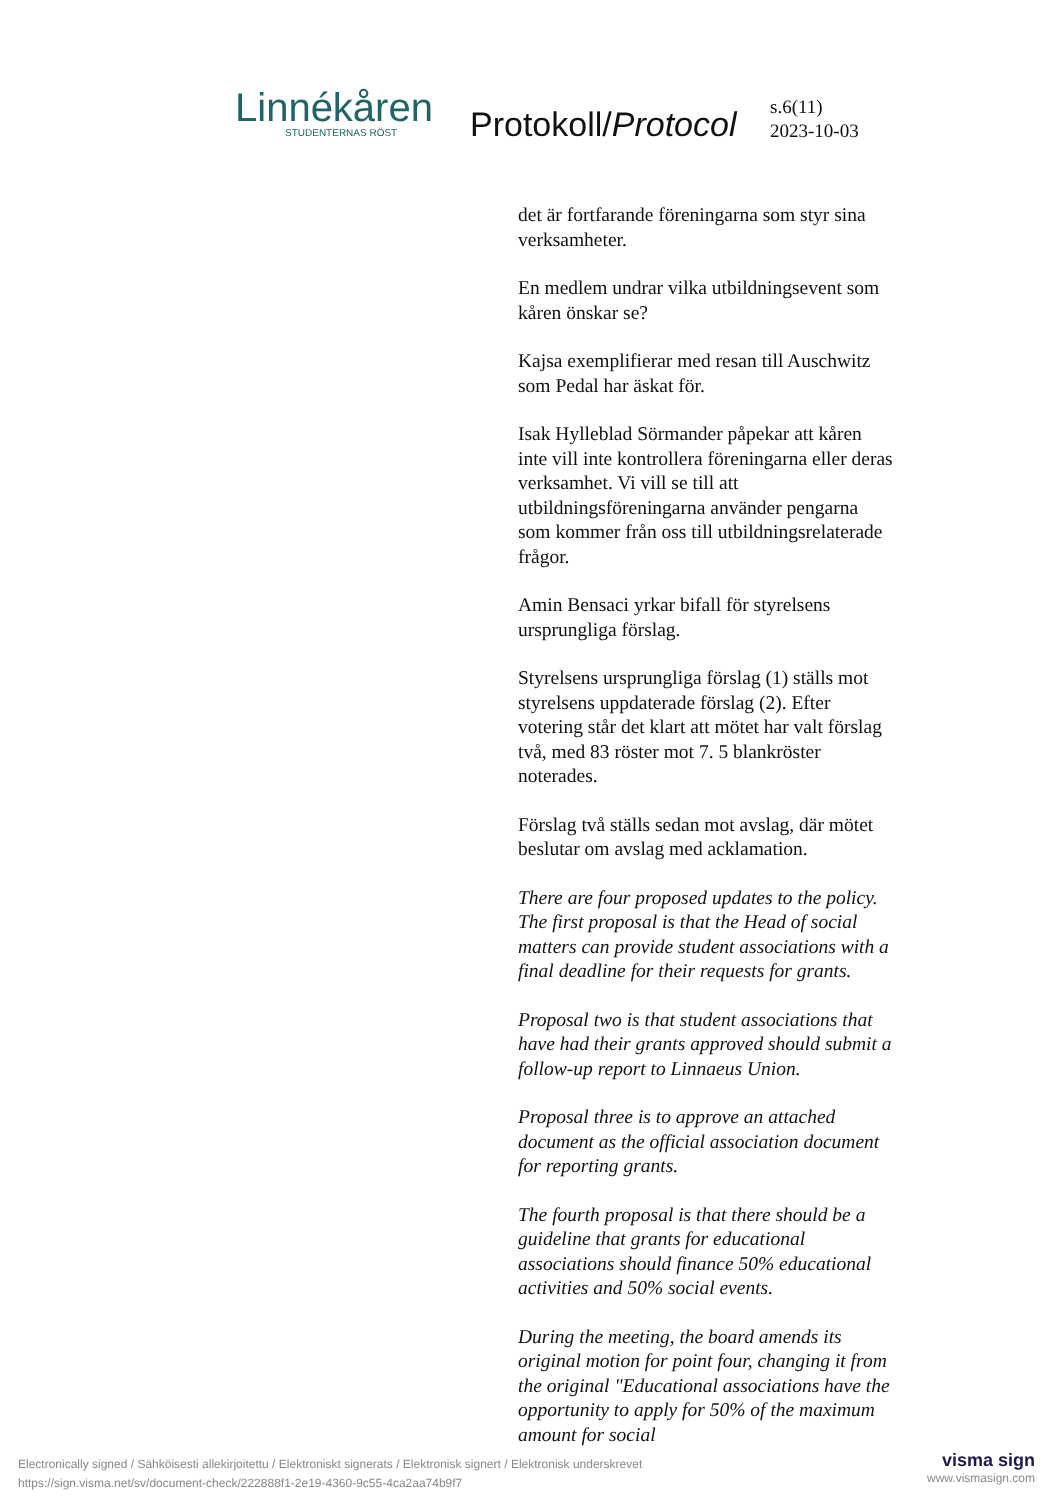Linnékåren
STUDENTERNAS RÖST Protokoll/Protocol
s.6(11)
2023-10-03
det är fortfarande föreningarna som styr sina verksamheter.
En medlem undrar vilka utbildningsevent som kåren önskar se?
Kajsa exemplifierar med resan till Auschwitz som Pedal har äskat för.
Isak Hylleblad Sörmander påpekar att kåren inte vill inte kontrollera föreningarna eller deras verksamhet. Vi vill se till att utbildningsföreningarna använder pengarna som kommer från oss till utbildningsrelaterade frågor.
Amin Bensaci yrkar bifall för styrelsens ursprungliga förslag.
Styrelsens ursprungliga förslag (1) ställs mot styrelsens uppdaterade förslag (2). Efter votering står det klart att mötet har valt förslag två, med 83 röster mot 7. 5 blankröster noterades.
Förslag två ställs sedan mot avslag, där mötet beslutar om avslag med acklamation.
There are four proposed updates to the policy. The first proposal is that the Head of social matters can provide student associations with a final deadline for their requests for grants.
Proposal two is that student associations that have had their grants approved should submit a follow-up report to Linnaeus Union.
Proposal three is to approve an attached document as the official association document for reporting grants.
The fourth proposal is that there should be a guideline that grants for educational associations should finance 50% educational activities and 50% social events.
During the meeting, the board amends its original motion for point four, changing it from the original "Educational associations have the opportunity to apply for 50% of the maximum amount for social
Electronically signed / Sähköisesti allekirjoitettu / Elektroniskt signerats / Elektronisk signert / Elektronisk underskrevet
https://sign.visma.net/sv/document-check/222888f1-2e19-4360-9c55-4ca2aa74b9f7
visma sign
www.vismasign.com